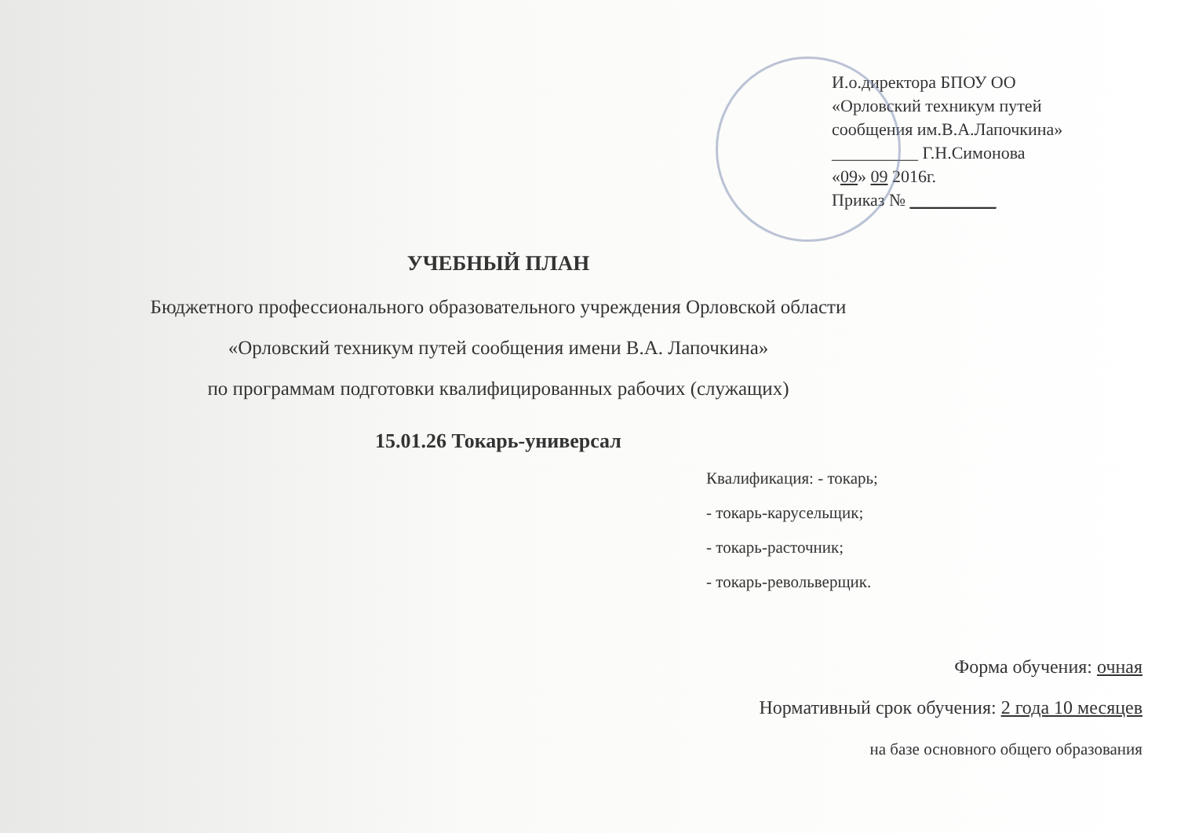И.о.директора БПОУ ОО
«Орловский техникум путей
сообщения им.В.А.Лапочкина»
__________ Г.Н.Симонова
«09» 09 2016г.
Приказ № __________
УЧЕБНЫЙ ПЛАН
Бюджетного профессионального образовательного учреждения Орловской области
«Орловский техникум путей сообщения имени В.А. Лапочкина»
по программам подготовки квалифицированных рабочих (служащих)
15.01.26 Токарь-универсал
Квалификация: - токарь;
- токарь-карусельщик;
- токарь-расточник;
- токарь-револьверщик.
Форма обучения: очная
Нормативный срок обучения: 2 года 10 месяцев
на базе основного общего образования